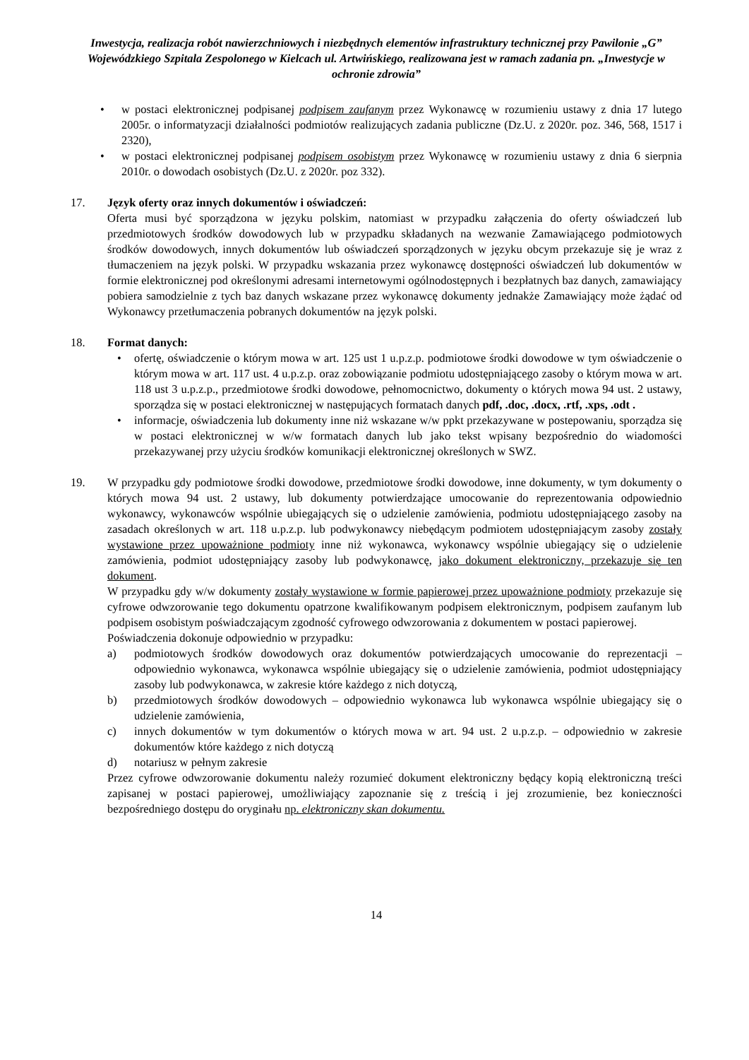Inwestycja, realizacja robót nawierzchniowych i niezbędnych elementów infrastruktury technicznej przy Pawilonie „G” Wojewódzkiego Szpitala Zespolonego w Kielcach ul. Artwińskiego, realizowana jest w ramach zadania pn. „Inwestycje w ochronie zdrowia”
• w postaci elektronicznej podpisanej podpisem zaufanym przez Wykonawcę w rozumieniu ustawy z dnia 17 lutego 2005r. o informatyzacji działalności podmiotów realizujących zadania publiczne (Dz.U. z 2020r. poz. 346, 568, 1517 i 2320),
• w postaci elektronicznej podpisanej podpisem osobistym przez Wykonawcę w rozumieniu ustawy z dnia 6 sierpnia 2010r. o dowodach osobistych (Dz.U. z 2020r. poz 332).
17. Język oferty oraz innych dokumentów i oświadczeń:
Oferta musi być sporządzona w języku polskim, natomiast w przypadku załączenia do oferty oświadczeń lub przedmiotowych środków dowodowych lub w przypadku składanych na wezwanie Zamawiającego podmiotowych środków dowodowych, innych dokumentów lub oświadczeń sporządzonych w języku obcym przekazuje się je wraz z tłumaczeniem na język polski. W przypadku wskazania przez wykonawcę dostępności oświadczeń lub dokumentów w formie elektronicznej pod określonymi adresami internetowymi ogólnodostępnych i bezpłatnych baz danych, zamawiający pobiera samodzielnie z tych baz danych wskazane przez wykonawcę dokumenty jednakże Zamawiający może żądać od Wykonawcy przetłumaczenia pobranych dokumentów na język polski.
18. Format danych:
• ofertę, oświadczenie o którym mowa w art. 125 ust 1 u.p.z.p. podmiotowe środki dowodowe w tym oświadczenie o którym mowa w art. 117 ust. 4 u.p.z.p. oraz zobowiązanie podmiotu udostępniającego zasoby o którym mowa w art. 118 ust 3 u.p.z.p., przedmiotowe środki dowodowe, pełnomocnictwo, dokumenty o których mowa 94 ust. 2 ustawy, sporządza się w postaci elektronicznej w następujących formatach danych pdf, .doc, .docx, .rtf, .xps, .odt .
• informacje, oświadczenia lub dokumenty inne niż wskazane w/w ppkt przekazywane w postepowaniu, sporządza się w postaci elektronicznej w w/w formatach danych lub jako tekst wpisany bezpośrednio do wiadomości przekazywanej przy użyciu środków komunikacji elektronicznej określonych w SWZ.
19. W przypadku gdy podmiotowe środki dowodowe, przedmiotowe środki dowodowe, inne dokumenty, w tym dokumenty o których mowa 94 ust. 2 ustawy, lub dokumenty potwierdzające umocowanie do reprezentowania odpowiednio wykonawcy, wykonawców wspólnie ubiegających się o udzielenie zamówienia, podmiotu udostępniającego zasoby na zasadach określonych w art. 118 u.p.z.p. lub podwykonawcy niebędącym podmiotem udostępniającym zasoby zostały wystawione przez upoważnione podmioty inne niż wykonawca, wykonawcy wspólnie ubiegający się o udzielenie zamówienia, podmiot udostępniający zasoby lub podwykonawcę, jako dokument elektroniczny, przekazuje się ten dokument.
W przypadku gdy w/w dokumenty zostały wystawione w formie papierowej przez upoważnione podmioty przekazuje się cyfrowe odwzorowanie tego dokumentu opatrzone kwalifikowanym podpisem elektronicznym, podpisem zaufanym lub podpisem osobistym poświadczającym zgodność cyfrowego odwzorowania z dokumentem w postaci papierowej.
Poświadczenia dokonuje odpowiednio w przypadku:
a) podmiotowych środków dowodowych oraz dokumentów potwierdzających umocowanie do reprezentacji – odpowiednio wykonawca, wykonawca wspólnie ubiegający się o udzielenie zamówienia, podmiot udostępniający zasoby lub podwykonawca, w zakresie które każdego z nich dotyczą,
b) przedmiotowych środków dowodowych – odpowiednio wykonawca lub wykonawca wspólnie ubiegający się o udzielenie zamówienia,
c) innych dokumentów w tym dokumentów o których mowa w art. 94 ust. 2 u.p.z.p. – odpowiednio w zakresie dokumentów które każdego z nich dotyczą
d) notariusz w pełnym zakresie
Przez cyfrowe odwzorowanie dokumentu należy rozumieć dokument elektroniczny będący kopią elektroniczną treści zapisanej w postaci papierowej, umożliwiający zapoznanie się z treścią i jej zrozumienie, bez konieczności bezpośredniego dostępu do oryginału np. elektroniczny skan dokumentu.
14